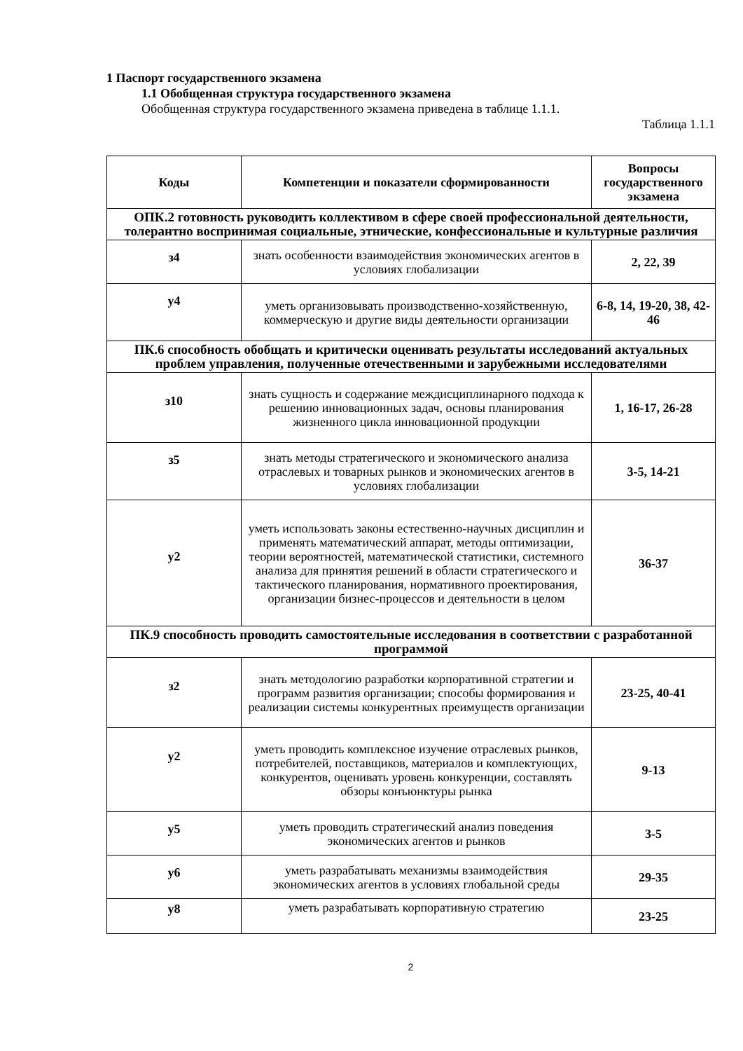1 Паспорт государственного экзамена
1.1 Обобщенная структура государственного экзамена
Обобщенная структура государственного экзамена приведена в таблице 1.1.1.
Таблица 1.1.1
| Коды | Компетенции и показатели сформированности | Вопросы государственного экзамена |
| --- | --- | --- |
| ОПК.2 готовность руководить коллективом в сфере своей профессиональной деятельности, толерантно воспринимая социальные, этнические, конфессиональные и культурные различия | | |
| з4 | знать особенности взаимодействия экономических агентов в условиях глобализации | 2, 22, 39 |
| у4 | уметь организовывать производственно-хозяйственную, коммерческую и другие виды деятельности организации | 6-8, 14, 19-20, 38, 42-46 |
| ПК.6 способность обобщать и критически оценивать результаты исследований актуальных проблем управления, полученные отечественными и зарубежными исследователями | | |
| з10 | знать сущность и содержание междисциплинарного подхода к решению инновационных задач, основы планирования жизненного цикла инновационной продукции | 1, 16-17, 26-28 |
| з5 | знать методы стратегического и экономического анализа отраслевых и товарных рынков и экономических агентов в условиях глобализации | 3-5, 14-21 |
| у2 | уметь использовать законы естественно-научных дисциплин и применять математический аппарат, методы оптимизации, теории вероятностей, математической статистики, системного анализа для принятия решений в области стратегического и тактического планирования, нормативного проектирования, организации бизнес-процессов и деятельности в целом | 36-37 |
| ПК.9 способность проводить самостоятельные исследования в соответствии с разработанной программой | | |
| з2 | знать методологию разработки корпоративной стратегии и программ развития организации; способы формирования и реализации системы конкурентных преимуществ организации | 23-25, 40-41 |
| у2 | уметь проводить комплексное изучение отраслевых рынков, потребителей, поставщиков, материалов и комплектующих, конкурентов, оценивать уровень конкуренции, составлять обзоры конъюнктуры рынка | 9-13 |
| у5 | уметь проводить стратегический анализ поведения экономических агентов и рынков | 3-5 |
| у6 | уметь разрабатывать механизмы взаимодействия экономических агентов в условиях глобальной среды | 29-35 |
| у8 | уметь разрабатывать корпоративную стратегию | 23-25 |
2